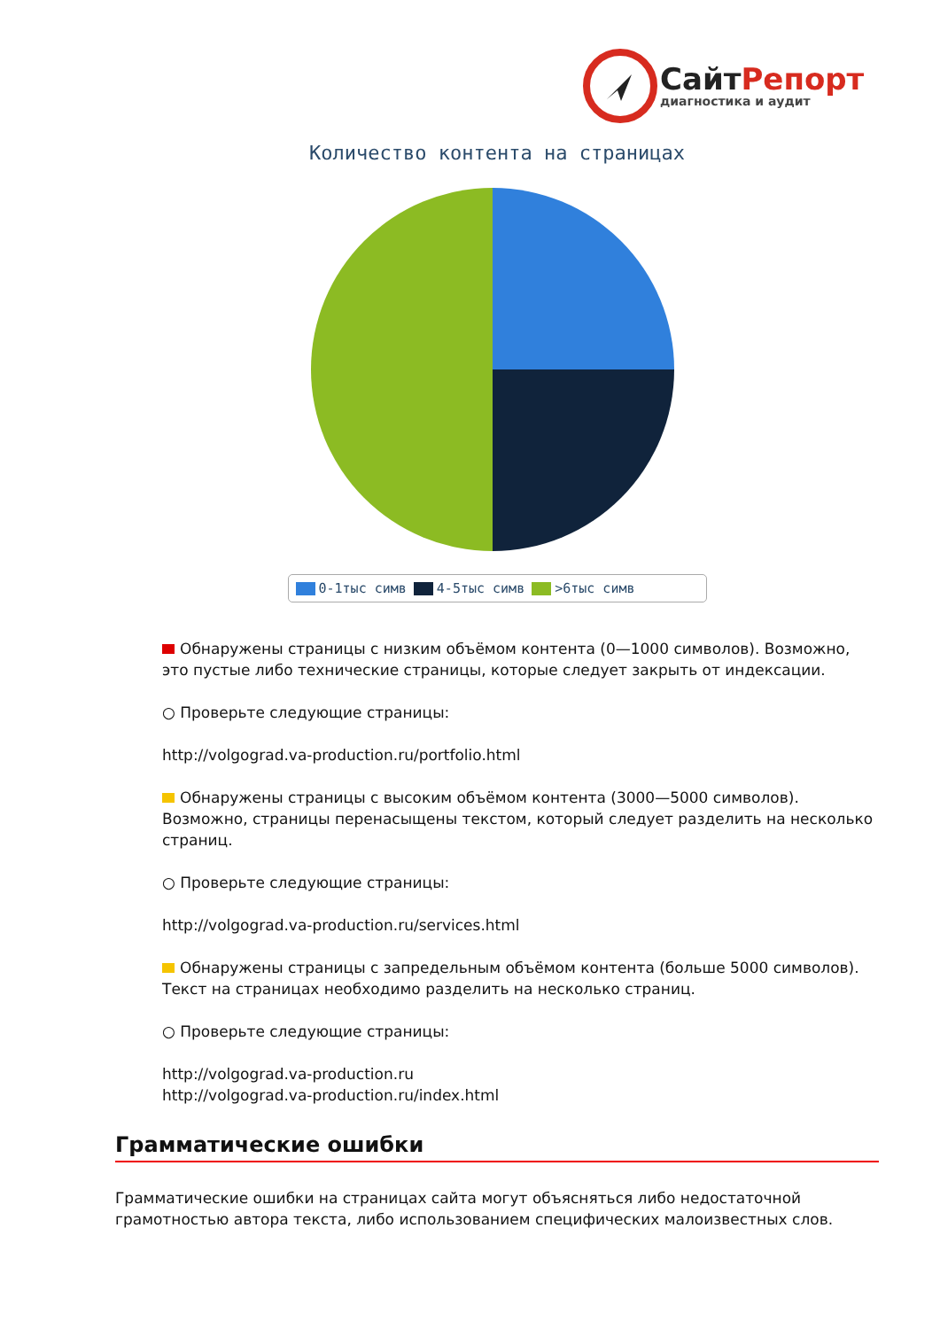Сайт Репорт
диагностика и аудит
Количество контента на страницах
0-1тыс симв 4-5тыс симв >6тыс симв
Обнаружены страницы с низким объёмом контента (0—1000 символов). Возможно, это пустые либо технические страницы, которые следует закрыть от индексации.
○ Проверьте следующие страницы:
http://volgograd.va-production.ru/portfolio.html
Обнаружены страницы с высоким объёмом контента (3000—5000 символов). Возможно, страницы перенасыщены текстом, который следует разделить на несколько страниц.
○ Проверьте следующие страницы:
http://volgograd.va-production.ru/services.html
Обнаружены страницы с запредельным объёмом контента (больше 5000 символов). Текст на страницах необходимо разделить на несколько страниц.
○ Проверьте следующие страницы:
http://volgograd.va-production.ru
http://volgograd.va-production.ru/index.html
Грамматические ошибки
Грамматические ошибки на страницах сайта могут объясняться либо недостаточной грамотностью автора текста, либо использованием специфических малоизвестных слов.